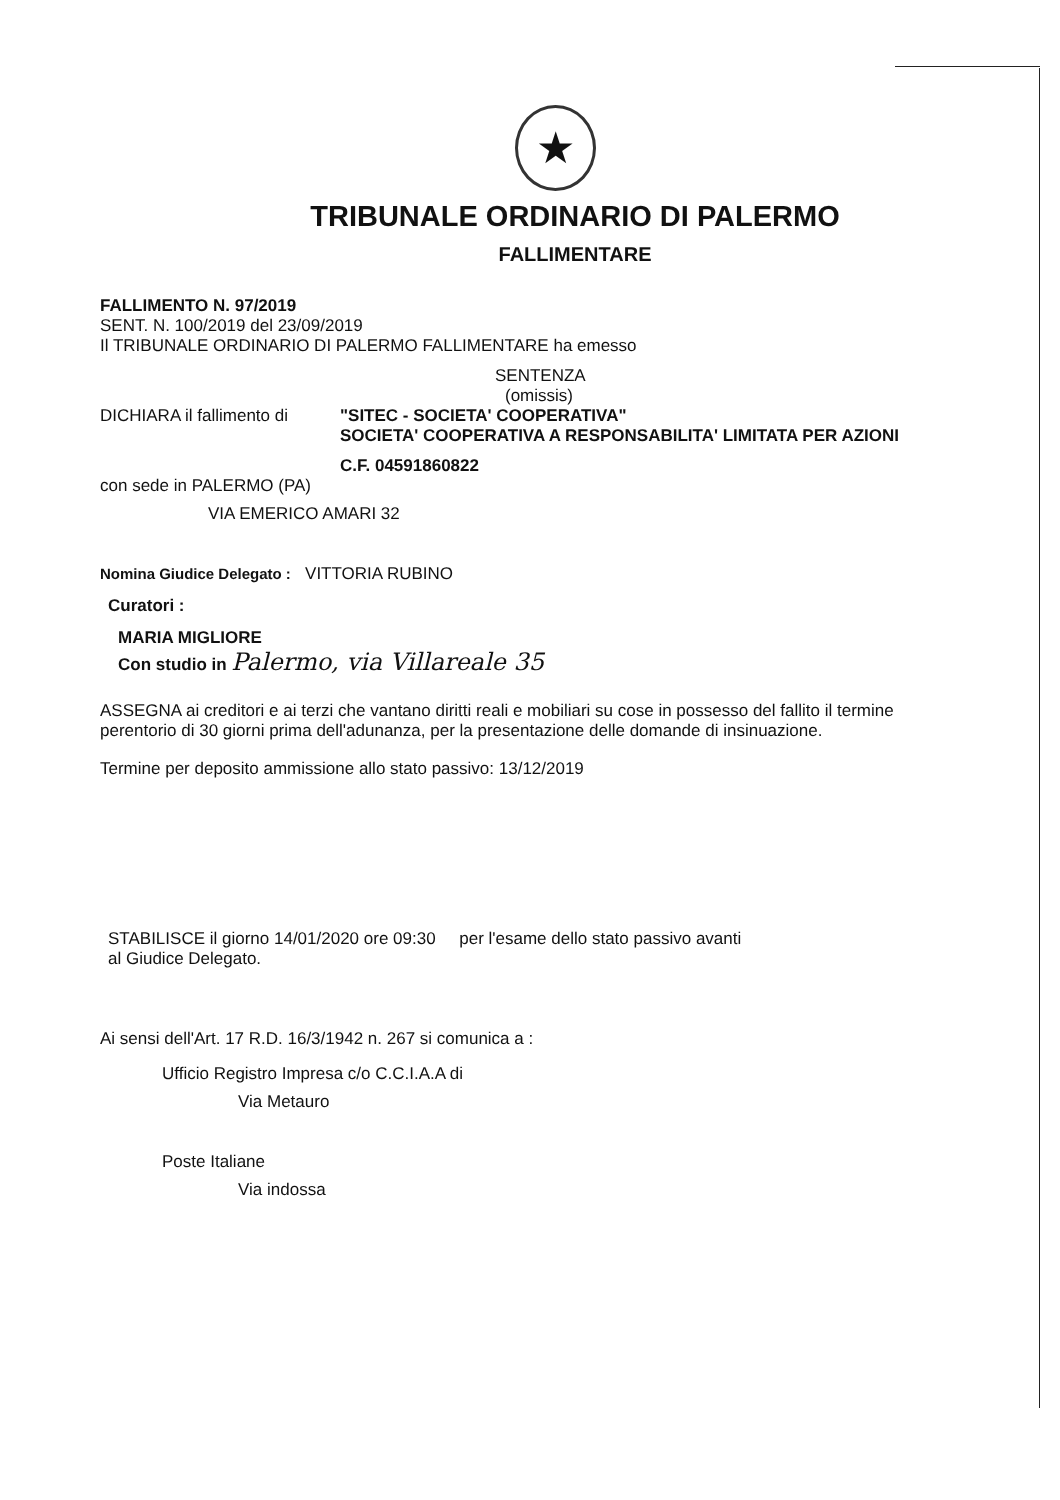★
TRIBUNALE ORDINARIO DI PALERMO
FALLIMENTARE
FALLIMENTO N. 97/2019
SENT. N. 100/2019 del 23/09/2019
Il TRIBUNALE ORDINARIO DI PALERMO FALLIMENTARE ha emesso
SENTENZA
(omissis)
DICHIARA il fallimento di
"SITEC - SOCIETA' COOPERATIVA"
SOCIETA' COOPERATIVA A RESPONSABILITA' LIMITATA PER AZIONI
C.F. 04591860822
con sede in PALERMO (PA)
VIA EMERICO AMARI 32
Nomina Giudice Delegato : VITTORIA RUBINO
Curatori :
MARIA MIGLIORE
Con studio in Palermo, via Villareale 35
ASSEGNA ai creditori e ai terzi che vantano diritti reali e mobiliari su cose in possesso del fallito il termine perentorio di 30 giorni prima dell'adunanza, per la presentazione delle domande di insinuazione.
Termine per deposito ammissione allo stato passivo: 13/12/2019
STABILISCE il giorno 14/01/2020 ore 09:30 per l'esame dello stato passivo avanti
al Giudice Delegato.
Ai sensi dell'Art. 17 R.D. 16/3/1942 n. 267 si comunica a :
Ufficio Registro Impresa c/o C.C.I.A.A di
Via Metauro
Poste Italiane
Via indossa